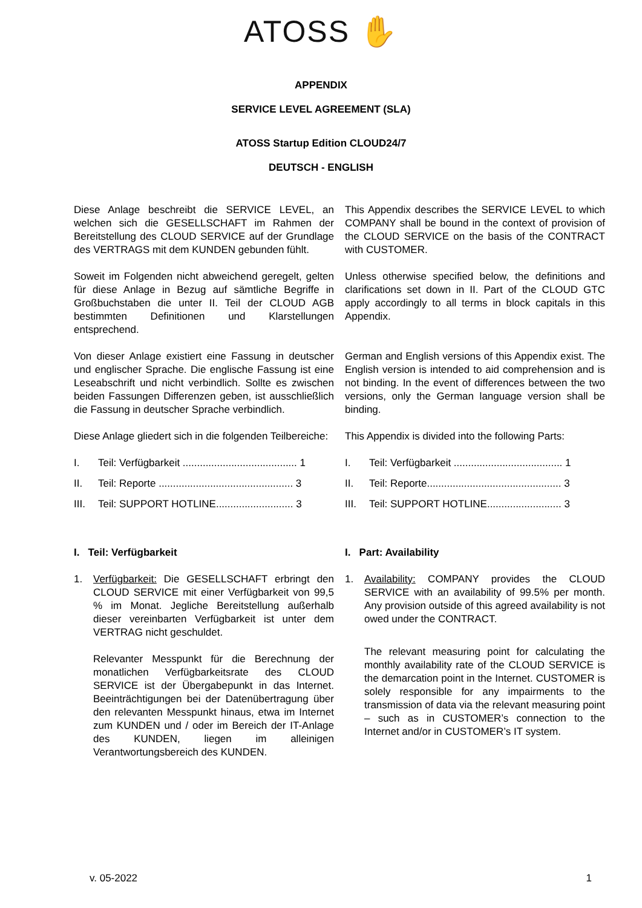ATOSS ✋
APPENDIX
SERVICE LEVEL AGREEMENT (SLA)
ATOSS Startup Edition CLOUD24/7
DEUTSCH - ENGLISH
Diese Anlage beschreibt die SERVICE LEVEL, an welchen sich die GESELLSCHAFT im Rahmen der Bereitstellung des CLOUD SERVICE auf der Grundlage des VERTRAGS mit dem KUNDEN gebunden fühlt.
This Appendix describes the SERVICE LEVEL to which COMPANY shall be bound in the context of provision of the CLOUD SERVICE on the basis of the CONTRACT with CUSTOMER.
Soweit im Folgenden nicht abweichend geregelt, gelten für diese Anlage in Bezug auf sämtliche Begriffe in Großbuchstaben die unter II. Teil der CLOUD AGB bestimmten Definitionen und Klarstellungen entsprechend.
Unless otherwise specified below, the definitions and clarifications set down in II. Part of the CLOUD GTC apply accordingly to all terms in block capitals in this Appendix.
Von dieser Anlage existiert eine Fassung in deutscher und englischer Sprache. Die englische Fassung ist eine Leseabschrift und nicht verbindlich. Sollte es zwischen beiden Fassungen Differenzen geben, ist ausschließlich die Fassung in deutscher Sprache verbindlich.
German and English versions of this Appendix exist. The English version is intended to aid comprehension and is not binding. In the event of differences between the two versions, only the German language version shall be binding.
Diese Anlage gliedert sich in die folgenden Teilbereiche:
This Appendix is divided into the following Parts:
I. Teil: Verfügbarkeit ........................................ 1
II. Teil: Reporte ............................................... 3
III. Teil: SUPPORT HOTLINE........................... 3
I. Teil: Verfügbarkeit ...................................... 1
II. Teil: Reporte............................................... 3
III. Teil: SUPPORT HOTLINE.......................... 3
I. Teil: Verfügbarkeit I. Part: Availability
1. Verfügbarkeit: Die GESELLSCHAFT erbringt den CLOUD SERVICE mit einer Verfügbarkeit von 99,5 % im Monat. Jegliche Bereitstellung außerhalb dieser vereinbarten Verfügbarkeit ist unter dem VERTRAG nicht geschuldet.
Relevanter Messpunkt für die Berechnung der monatlichen Verfügbarkeitsrate des CLOUD SERVICE ist der Übergabepunkt in das Internet. Beeinträchtigungen bei der Datenübertragung über den relevanten Messpunkt hinaus, etwa im Internet zum KUNDEN und / oder im Bereich der IT-Anlage des KUNDEN, liegen im alleinigen Verantwortungsbereich des KUNDEN.
1. Availability: COMPANY provides the CLOUD SERVICE with an availability of 99.5% per month. Any provision outside of this agreed availability is not owed under the CONTRACT.
The relevant measuring point for calculating the monthly availability rate of the CLOUD SERVICE is the demarcation point in the Internet. CUSTOMER is solely responsible for any impairments to the transmission of data via the relevant measuring point – such as in CUSTOMER’s connection to the Internet and/or in CUSTOMER’s IT system.
v. 05-2022 1